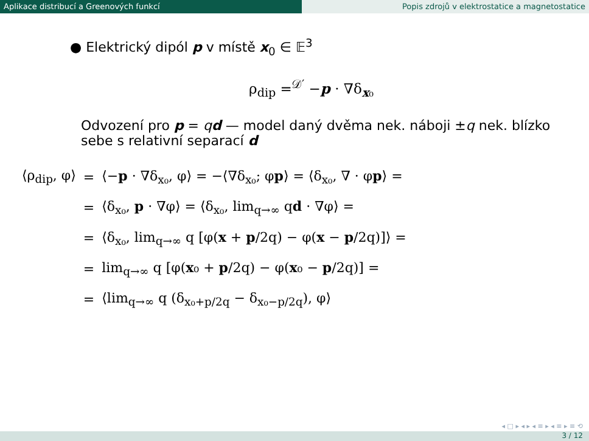Aplikace distribucí a Greenových funkcí Popis zdrojů v elektrostatice a magnetostatice
● Elektrický dipól p v místě x<sub>0</sub> ∈ 𝔼<sup>3</sup>
ρ<sub>dip</sub> =<sup>𝒟′</sup> −p · ∇δ<sub>x₀</sub>
Odvození pro p = qd — model daný dvěma nek. náboji ±q nek. blízko sebe s relativní separací d
| ⟨ρ<sub>dip</sub>, φ⟩ | = | ⟨− p · ∇δ<sub>x₀</sub>, φ⟩ = −⟨∇δ<sub>x₀</sub>; φ p ⟩ = ⟨δ<sub>x₀</sub>, ∇ · φ p ⟩ = |
| | = | ⟨δ<sub>x₀</sub>, p · ∇φ⟩ = ⟨δ<sub>x₀</sub>, lim<sub>q→∞</sub> q d · ∇φ⟩ = |
| | = | ⟨δ<sub>x₀</sub>, lim<sub>q→∞</sub> q [φ( x + p /2q) − φ( x − p /2q)]⟩ = |
| | = | lim<sub>q→∞</sub> q [φ( x ₀ + p /2q) − φ( x ₀ − p /2q)] = |
| | = | ⟨lim<sub>q→∞</sub> q (δ<sub>x₀+p/2q</sub> − δ<sub>x₀−p/2q</sub>), φ⟩ |
◂ □ ▸ ◂ ▸ ◂ ≡ ▸ ◂ ≡ ▸ ≡ ⟲
3 / 12